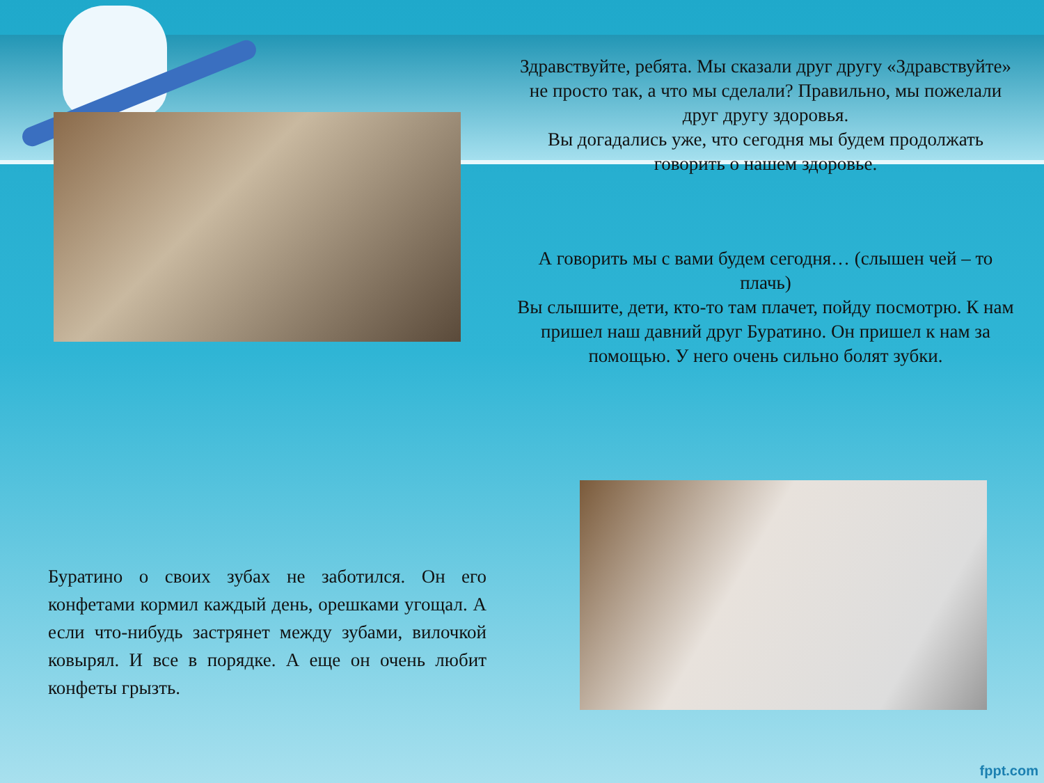Здравствуйте, ребята. Мы сказали друг другу «Здравствуйте» не просто так, а что мы сделали? Правильно, мы пожелали друг другу здоровья.
Вы догадались уже, что сегодня мы будем продолжать говорить о нашем здоровье.
А говорить мы с вами будем сегодня… (слышен чей – то плачь)
Вы слышите, дети, кто-то там плачет, пойду посмотрю. К нам пришел наш давний друг Буратино. Он пришел к нам за помощью. У него очень сильно болят зубки.
Буратино о своих зубах не заботился. Он его конфетами кормил каждый день, орешками угощал. А если что-нибудь застрянет между зубами, вилочкой ковырял. И все в порядке. А еще он очень любит конфеты грызть.
fppt.com